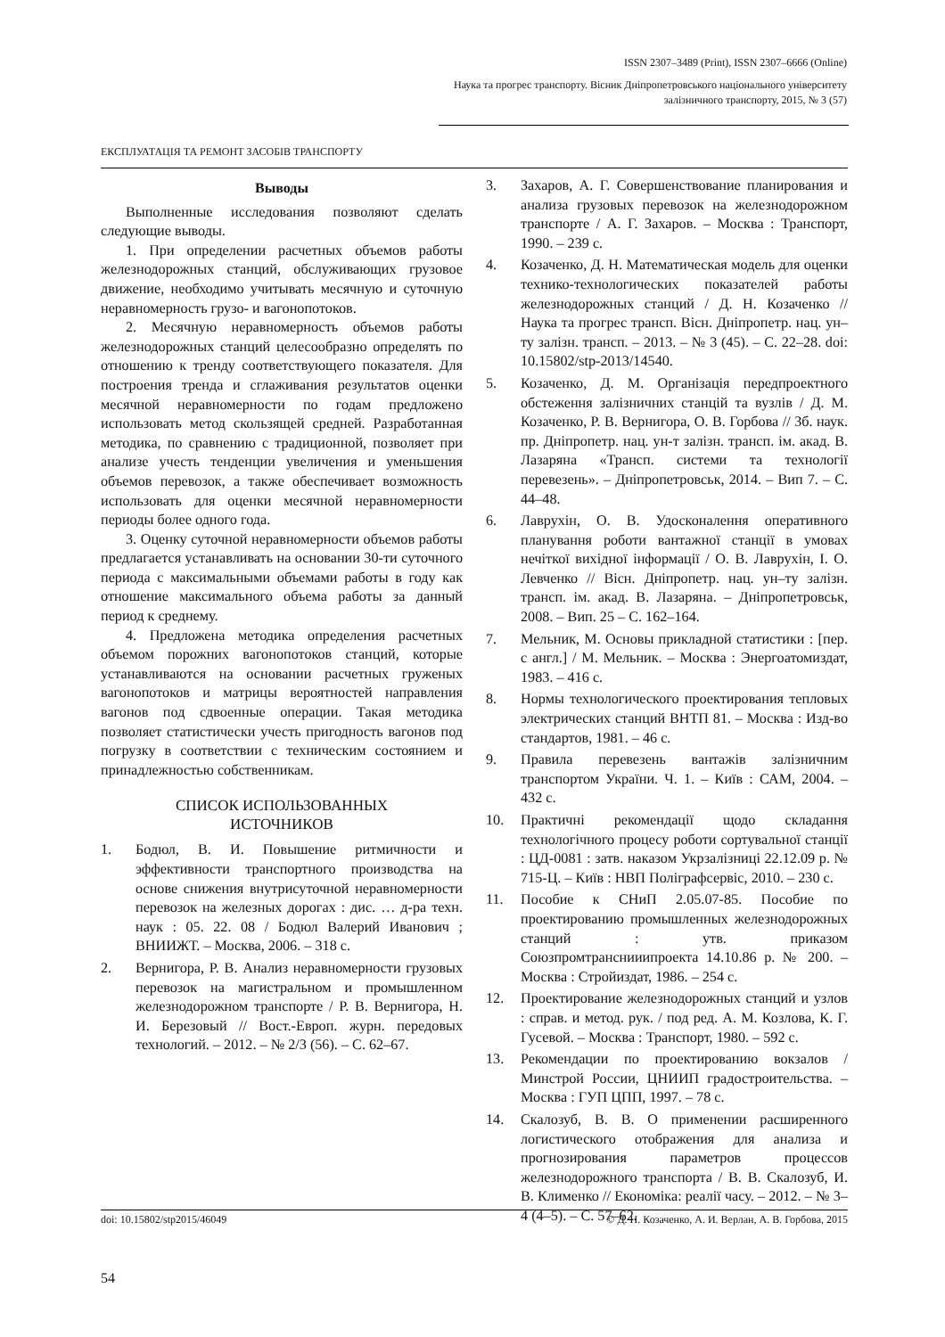ISSN 2307–3489 (Print), ISSN 2307–6666 (Online)
Наука та прогрес транспорту. Вісник Дніпропетровського національного університету залізничного транспорту, 2015, № 3 (57)
ЕКСПЛУАТАЦІЯ ТА РЕМОНТ ЗАСОБІВ ТРАНСПОРТУ
Выводы
Выполненные исследования позволяют сделать следующие выводы.
1. При определении расчетных объемов работы железнодорожных станций, обслуживающих грузовое движение, необходимо учитывать месячную и суточную неравномерность грузо- и вагонопотоков.
2. Месячную неравномерность объемов работы железнодорожных станций целесообразно определять по отношению к тренду соответствующего показателя. Для построения тренда и сглаживания результатов оценки месячной неравномерности по годам предложено использовать метод скользящей средней. Разработанная методика, по сравнению с традиционной, позволяет при анализе учесть тенденции увеличения и уменьшения объемов перевозок, а также обеспечивает возможность использовать для оценки месячной неравномерности периоды более одного года.
3. Оценку суточной неравномерности объемов работы предлагается устанавливать на основании 30-ти суточного периода с максимальными объемами работы в году как отношение максимального объема работы за данный период к среднему.
4. Предложена методика определения расчетных объемом порожних вагонопотоков станций, которые устанавливаются на основании расчетных груженых вагонопотоков и матрицы вероятностей направления вагонов под сдвоенные операции. Такая методика позволяет статистически учесть пригодность вагонов под погрузку в соответствии с техническим состоянием и принадлежностью собственникам.
СПИСОК ИСПОЛЬЗОВАННЫХ
ИСТОЧНИКОВ
1. Бодюл, В. И. Повышение ритмичности и эффективности транспортного производства на основе снижения внутрисуточной неравномерности перевозок на железных дорогах : дис. … д-ра техн. наук : 05. 22. 08 / Бодюл Валерий Иванович ; ВНИИЖТ. – Москва, 2006. – 318 с.
2. Вернигора, Р. В. Анализ неравномерности грузовых перевозок на магистральном и промышленном железнодорожном транспорте / Р. В. Вернигора, Н. И. Березовый // Вост.-Европ. журн. передовых технологий. – 2012. – № 2/3 (56). – С. 62–67.
3. Захаров, А. Г. Совершенствование планирования и анализа грузовых перевозок на железнодорожном транспорте / А. Г. Захаров. – Москва : Транспорт, 1990. – 239 с.
4. Козаченко, Д. Н. Математическая модель для оценки технико-технологических показателей работы железнодорожных станций / Д. Н. Козаченко // Наука та прогрес трансп. Вісн. Дніпропетр. нац. ун–ту залізн. трансп. – 2013. – № 3 (45). – С. 22–28. doi: 10.15802/stp-2013/14540.
5. Козаченко, Д. М. Організація передпроектного обстеження залізничних станцій та вузлів / Д. М. Козаченко, Р. В. Вернигора, О. В. Горбова // Зб. наук. пр. Дніпропетр. нац. ун-т залізн. трансп. ім. акад. В. Лазаряна «Трансп. системи та технології перевезень». – Дніпропетровськ, 2014. – Вип 7. – С. 44–48.
6. Лаврухін, О. В. Удосконалення оперативного планування роботи вантажної станції в умовах нечіткої вихідної інформації / О. В. Лаврухін, І. О. Левченко // Вісн. Дніпропетр. нац. ун–ту залізн. трансп. ім. акад. В. Лазаряна. – Дніпропетровськ, 2008. – Вип. 25 – С. 162–164.
7. Мельник, М. Основы прикладной статистики : [пер. с англ.] / М. Мельник. – Москва : Энергоатомиздат, 1983. – 416 с.
8. Нормы технологического проектирования тепловых электрических станций ВНТП 81. – Москва : Изд-во стандартов, 1981. – 46 с.
9. Правила перевезень вантажів залізничним транспортом України. Ч. 1. – Київ : САМ, 2004. – 432 с.
10. Практичні рекомендації щодо складання технологічного процесу роботи сортувальної станції : ЦД-0081 : затв. наказом Укрзалізниці 22.12.09 р. № 715-Ц. – Київ : НВП Поліграфсервіс, 2010. – 230 с.
11. Пособие к СНиП 2.05.07-85. Пособие по проектированию промышленных железнодорожных станций : утв. приказом Союзпромтранснииипроекта 14.10.86 р. № 200. – Москва : Стройиздат, 1986. – 254 с.
12. Проектирование железнодорожных станций и узлов : справ. и метод. рук. / под ред. А. М. Козлова, К. Г. Гусевой. – Москва : Транспорт, 1980. – 592 с.
13. Рекомендации по проектированию вокзалов / Минстрой России, ЦНИИП градостроительства. – Москва : ГУП ЦПП, 1997. – 78 с.
14. Скалозуб, В. В. О применении расширенного логистического отображения для анализа и прогнозирования параметров процессов железнодорожного транспорта / В. В. Скалозуб, И. В. Клименко // Економіка: реалії часу. – 2012. – № 3–4 (4–5). – С. 57–62.
doi: 10.15802/stp2015/46049 © Д. Н. Козаченко, А. И. Верлан, А. В. Горбова, 2015
54